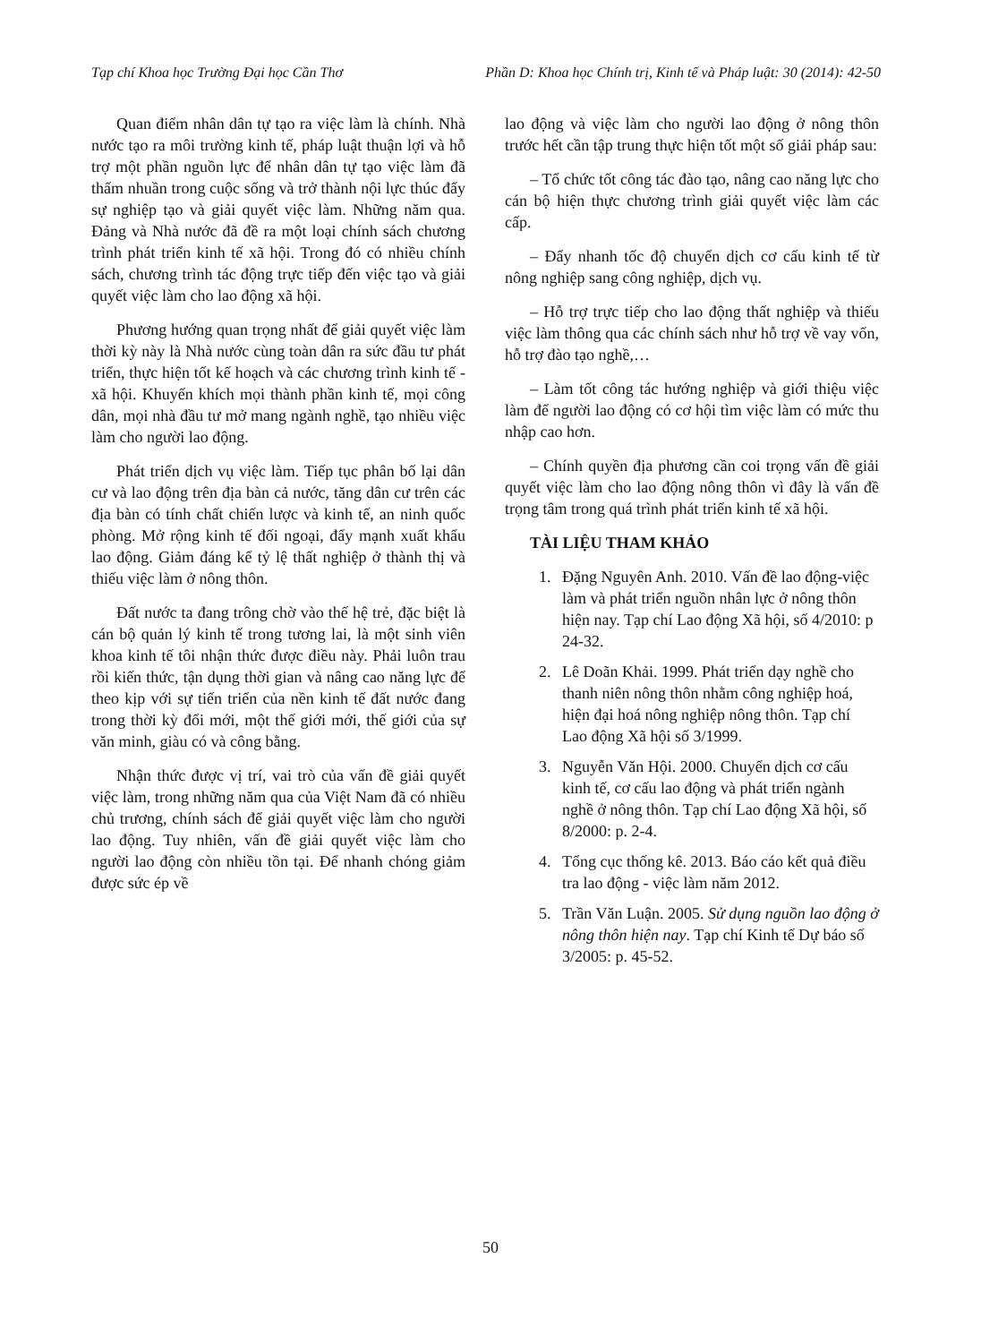Tạp chí Khoa học Trường Đại học Cần Thơ Phần D: Khoa học Chính trị, Kinh tế và Pháp luật: 30 (2014): 42-50
Quan điểm nhân dân tự tạo ra việc làm là chính. Nhà nước tạo ra môi trường kinh tế, pháp luật thuận lợi và hỗ trợ một phần nguồn lực để nhân dân tự tạo việc làm đã thấm nhuần trong cuộc sống và trở thành nội lực thúc đẩy sự nghiệp tạo và giải quyết việc làm. Những năm qua. Đảng và Nhà nước đã đề ra một loại chính sách chương trình phát triển kinh tế xã hội. Trong đó có nhiều chính sách, chương trình tác động trực tiếp đến việc tạo và giải quyết việc làm cho lao động xã hội.
Phương hướng quan trọng nhất để giải quyết việc làm thời kỳ này là Nhà nước cùng toàn dân ra sức đầu tư phát triển, thực hiện tốt kế hoạch và các chương trình kinh tế - xã hội. Khuyến khích mọi thành phần kinh tế, mọi công dân, mọi nhà đầu tư mở mang ngành nghề, tạo nhiều việc làm cho người lao động.
Phát triển dịch vụ việc làm. Tiếp tục phân bố lại dân cư và lao động trên địa bàn cả nước, tăng dân cư trên các địa bàn có tính chất chiến lược và kinh tế, an ninh quốc phòng. Mở rộng kinh tế đối ngoại, đẩy mạnh xuất khẩu lao động. Giảm đáng kể tỷ lệ thất nghiệp ở thành thị và thiếu việc làm ở nông thôn.
Đất nước ta đang trông chờ vào thế hệ trẻ, đặc biệt là cán bộ quản lý kinh tế trong tương lai, là một sinh viên khoa kinh tế tôi nhận thức được điều này. Phải luôn trau rồi kiến thức, tận dụng thời gian và nâng cao năng lực để theo kịp với sự tiến triển của nền kinh tế đất nước đang trong thời kỳ đổi mới, một thế giới mới, thế giới của sự văn minh, giàu có và công bằng.
Nhận thức được vị trí, vai trò của vấn đề giải quyết việc làm, trong những năm qua của Việt Nam đã có nhiều chủ trương, chính sách để giải quyết việc làm cho người lao động. Tuy nhiên, vấn đề giải quyết việc làm cho người lao động còn nhiều tồn tại. Để nhanh chóng giảm được sức ép về
lao động và việc làm cho người lao động ở nông thôn trước hết cần tập trung thực hiện tốt một số giải pháp sau:
– Tổ chức tốt công tác đào tạo, nâng cao năng lực cho cán bộ hiện thực chương trình giải quyết việc làm các cấp.
– Đẩy nhanh tốc độ chuyển dịch cơ cấu kinh tế từ nông nghiệp sang công nghiệp, dịch vụ.
– Hỗ trợ trực tiếp cho lao động thất nghiệp và thiếu việc làm thông qua các chính sách như hỗ trợ về vay vốn, hỗ trợ đào tạo nghề,…
– Làm tốt công tác hướng nghiệp và giới thiệu việc làm để người lao động có cơ hội tìm việc làm có mức thu nhập cao hơn.
– Chính quyền địa phương cần coi trọng vấn đề giải quyết việc làm cho lao động nông thôn vì đây là vấn đề trọng tâm trong quá trình phát triển kinh tế xã hội.
TÀI LIỆU THAM KHẢO
1. Đặng Nguyên Anh. 2010. Vấn đề lao động-việc làm và phát triển nguồn nhân lực ở nông thôn hiện nay. Tạp chí Lao động Xã hội, số 4/2010: p 24-32.
2. Lê Doãn Khải. 1999. Phát triển dạy nghề cho thanh niên nông thôn nhằm công nghiệp hoá, hiện đại hoá nông nghiệp nông thôn. Tạp chí Lao động Xã hội số 3/1999.
3. Nguyễn Văn Hội. 2000. Chuyển dịch cơ cấu kinh tế, cơ cấu lao động và phát triển ngành nghề ở nông thôn. Tạp chí Lao động Xã hội, số 8/2000: p. 2-4.
4. Tổng cục thống kê. 2013. Báo cáo kết quả điều tra lao động - việc làm năm 2012.
5. Trần Văn Luận. 2005. Sử dụng nguồn lao động ở nông thôn hiện nay. Tạp chí Kinh tế Dự báo số 3/2005: p. 45-52.
50